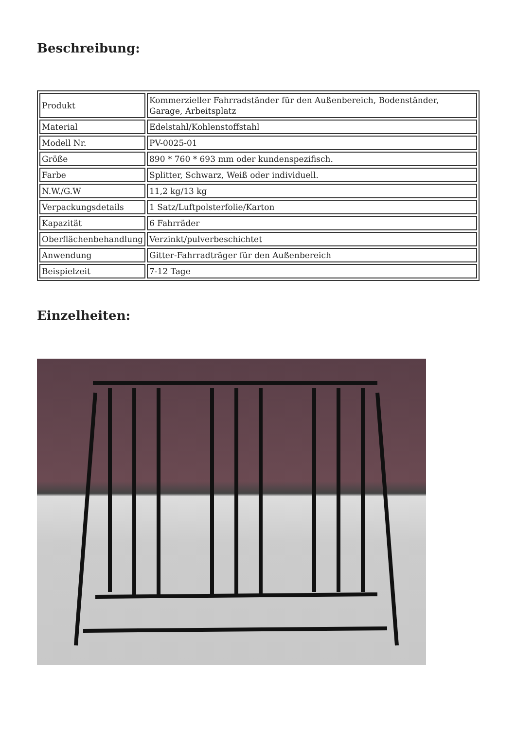Beschreibung:
| Produkt | Kommerzieller Fahrradständer für den Außenbereich, Bodenständer, Garage, Arbeitsplatz |
| Material | Edelstahl/Kohlenstoffstahl |
| Modell Nr. | PV-0025-01 |
| Größe | 890 * 760 * 693 mm oder kundenspezifisch. |
| Farbe | Splitter, Schwarz, Weiß oder individuell. |
| N.W./G.W | 11,2 kg/13 kg |
| Verpackungsdetails | 1 Satz/Luftpolsterfolie/Karton |
| Kapazität | 6 Fahrräder |
| Oberflächenbehandlung | Verzinkt/pulverbeschichtet |
| Anwendung | Gitter-Fahrradträger für den Außenbereich |
| Beispielzeit | 7-12 Tage |
Einzelheiten: